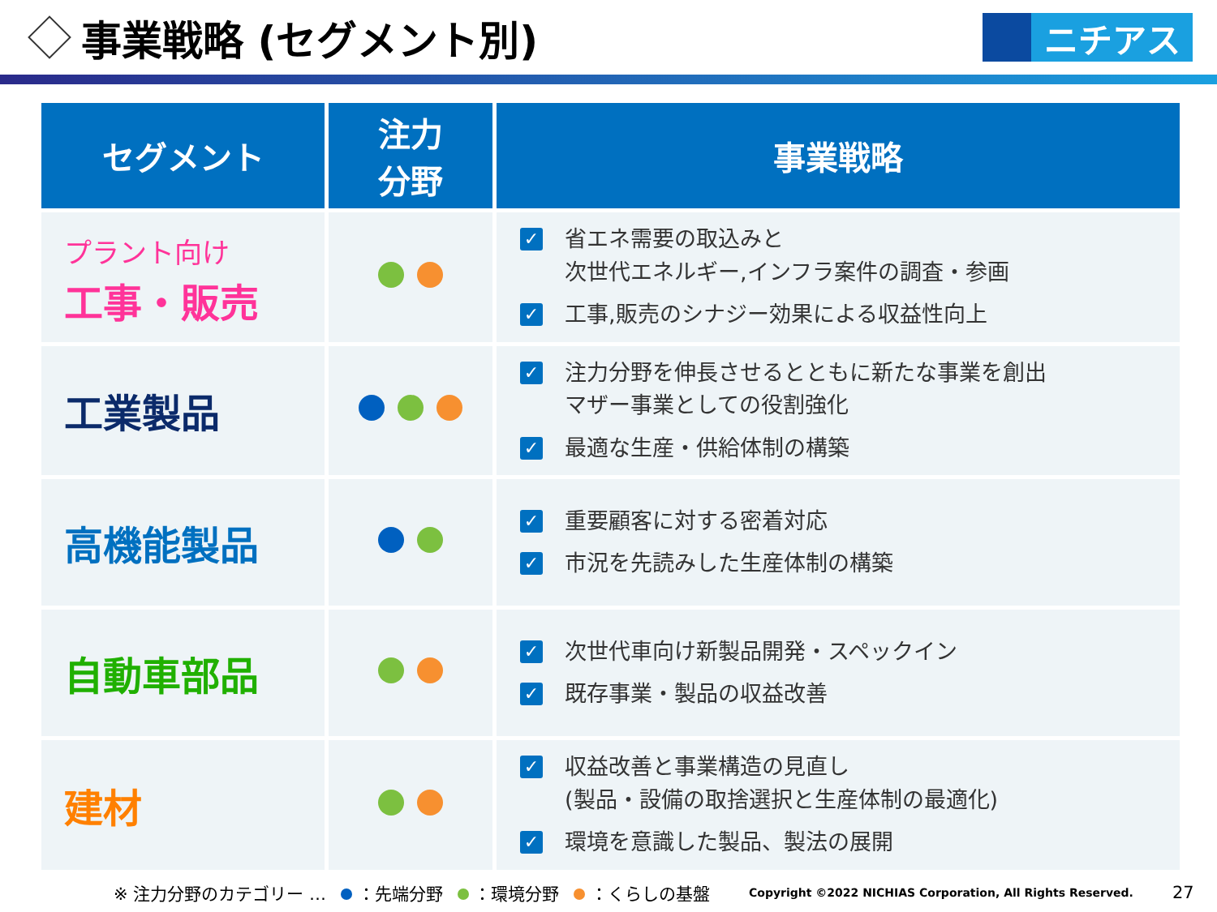事業戦略 (セグメント別)
ニチアス
| セグメント | 注力 分野 | 事業戦略 |
| --- | --- | --- |
| プラント向け 工事・販売 | | ✓ 省エネ需要の取込みと 次世代エネルギー,インフラ案件の調査・参画 ✓ 工事,販売のシナジー効果による収益性向上 |
| 工業製品 | | ✓ 注力分野を伸長させるとともに新たな事業を創出 マザー事業としての役割強化 ✓ 最適な生産・供給体制の構築 |
| 高機能製品 | | ✓ 重要顧客に対する密着対応 ✓ 市況を先読みした生産体制の構築 |
| 自動車部品 | | ✓ 次世代車向け新製品開発・スペックイン ✓ 既存事業・製品の収益改善 |
| 建材 | | ✓ 収益改善と事業構造の見直し (製品・設備の取捨選択と生産体制の最適化) ✓ 環境を意識した製品、製法の展開 |
※ 注力分野のカテゴリー … ：先端分野 ：環境分野 ：くらしの基盤 Copyright ©2022 NICHIAS Corporation, All Rights Reserved. 27